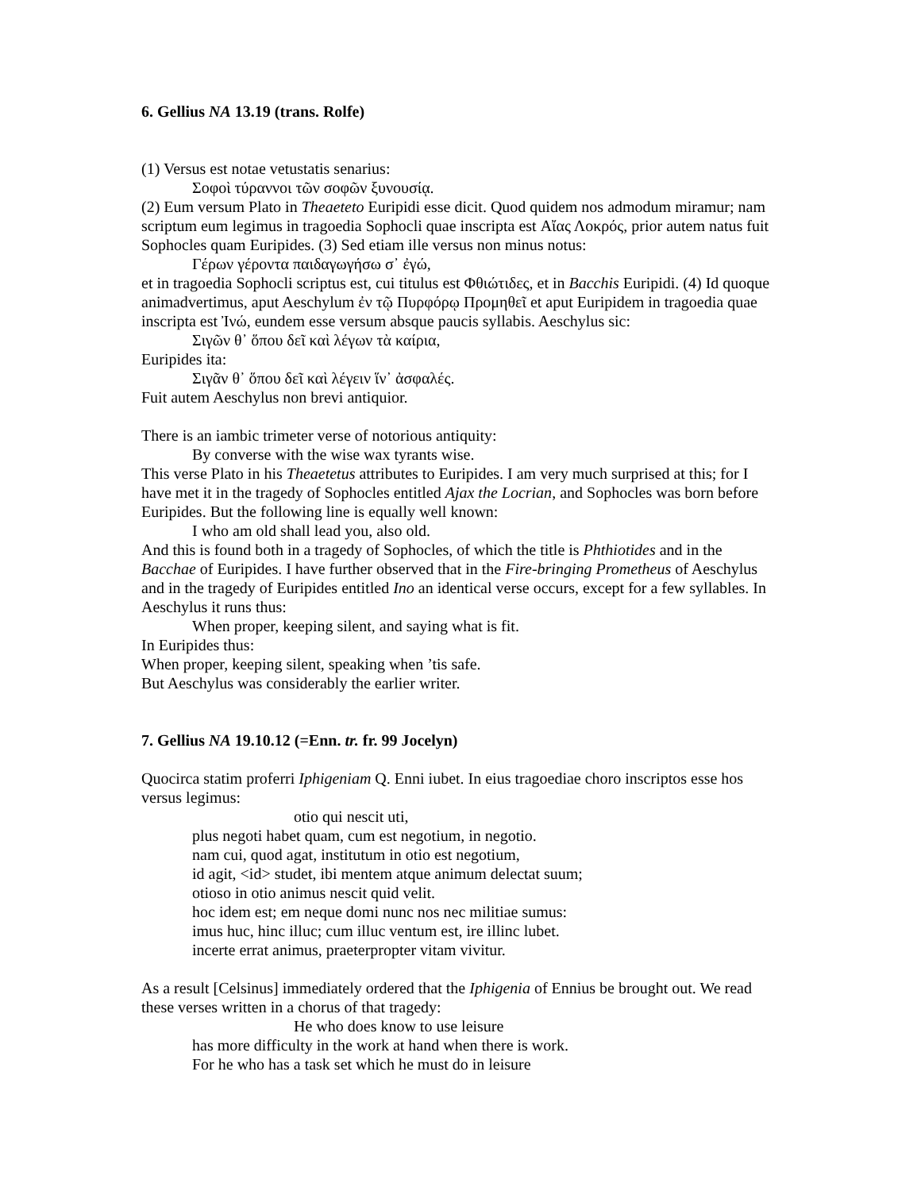6. Gellius NA 13.19 (trans. Rolfe)
(1) Versus est notae vetustatis senarius:
Σοφοὶ τύραννοι τῶν σοφῶν ξυνουσίᾳ.
(2) Eum versum Plato in Theaeteto Euripidi esse dicit. Quod quidem nos admodum miramur; nam scriptum eum legimus in tragoedia Sophocli quae inscripta est Αἴας Λοκρός, prior autem natus fuit Sophocles quam Euripides. (3) Sed etiam ille versus non minus notus:
Γέρων γέροντα παιδαγωγήσω σ᾽ ἐγώ,
et in tragoedia Sophocli scriptus est, cui titulus est Φθιώτιδες, et in Bacchis Euripidi. (4) Id quoque animadvertimus, aput Aeschylum ἐν τῷ Πυρφόρῳ Προμηθεῖ et aput Euripidem in tragoedia quae inscripta est Ἰνώ, eundem esse versum absque paucis syllabis. Aeschylus sic:
Σιγῶν θ᾽ ὅπου δεῖ καὶ λέγων τὰ καίρια,
Euripides ita:
Σιγᾶν θ᾽ ὅπου δεῖ καὶ λέγειν ἵν᾽ ἀσφαλές.
Fuit autem Aeschylus non brevi antiquior.
There is an iambic trimeter verse of notorious antiquity:
By converse with the wise wax tyrants wise.
This verse Plato in his Theaetetus attributes to Euripides. I am very much surprised at this; for I have met it in the tragedy of Sophocles entitled Ajax the Locrian, and Sophocles was born before Euripides. But the following line is equally well known:
I who am old shall lead you, also old.
And this is found both in a tragedy of Sophocles, of which the title is Phthiotides and in the Bacchae of Euripides. I have further observed that in the Fire-bringing Prometheus of Aeschylus and in the tragedy of Euripides entitled Ino an identical verse occurs, except for a few syllables. In Aeschylus it runs thus:
When proper, keeping silent, and saying what is fit.
In Euripides thus:
When proper, keeping silent, speaking when ’tis safe.
But Aeschylus was considerably the earlier writer.
7. Gellius NA 19.10.12 (=Enn. tr. fr. 99 Jocelyn)
Quocirca statim proferri Iphigeniam Q. Enni iubet. In eius tragoediae choro inscriptos esse hos versus legimus:
otio qui nescit uti,
plus negoti habet quam, cum est negotium, in negotio.
nam cui, quod agat, institutum in otio est negotium,
id agit, <id> studet, ibi mentem atque animum delectat suum;
otioso in otio animus nescit quid velit.
hoc idem est; em neque domi nunc nos nec militiae sumus:
imus huc, hinc illuc; cum illuc ventum est, ire illinc lubet.
incerte errat animus, praeterpropter vitam vivitur.
As a result [Celsinus] immediately ordered that the Iphigenia of Ennius be brought out. We read these verses written in a chorus of that tragedy:
He who does know to use leisure
has more difficulty in the work at hand when there is work.
For he who has a task set which he must do in leisure